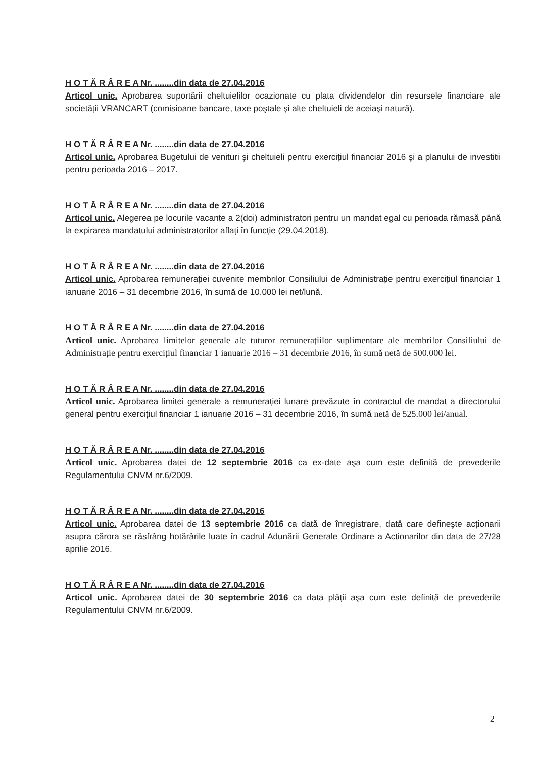H O T Ă R Â R E A Nr. ........din data de 27.04.2016
Articol unic. Aprobarea suportării cheltuielilor ocazionate cu plata dividendelor din resursele financiare ale societății VRANCART (comisioane bancare, taxe poştale şi alte cheltuieli de aceiaşi natură).
H O T Ă R Â R E A Nr. ........din data de 27.04.2016
Articol unic. Aprobarea Bugetului de venituri şi cheltuieli pentru exercițiul financiar 2016 şi a planului de investitii pentru perioada 2016 – 2017.
H O T Ă R Â R E A Nr. ........din data de 27.04.2016
Articol unic. Alegerea pe locurile vacante a 2(doi) administratori pentru un mandat egal cu perioada rămasă până la expirarea mandatului administratorilor aflați în funcție (29.04.2018).
H O T Ă R Â R E A Nr. ........din data de 27.04.2016
Articol unic. Aprobarea remunerației cuvenite membrilor Consiliului de Administrație pentru exercițiul financiar 1 ianuarie 2016 – 31 decembrie 2016, în sumă de 10.000 lei net/lună.
H O T Ă R Â R E A Nr. ........din data de 27.04.2016
Articol unic. Aprobarea limitelor generale ale tuturor remunerațiilor suplimentare ale membrilor Consiliului de Administrație pentru exercițiul financiar 1 ianuarie 2016 – 31 decembrie 2016, în sumă netă de 500.000 lei.
H O T Ă R Â R E A Nr. ........din data de 27.04.2016
Articol unic. Aprobarea limitei generale a remunerației lunare prevăzute în contractul de mandat a directorului general pentru exercițiul financiar 1 ianuarie 2016 – 31 decembrie 2016, în sumă netă de 525.000 lei/anual.
H O T Ă R Â R E A Nr. ........din data de 27.04.2016
Articol unic. Aprobarea datei de 12 septembrie 2016 ca ex-date aşa cum este definită de prevederile Regulamentului CNVM nr.6/2009.
H O T Ă R Â R E A Nr. ........din data de 27.04.2016
Articol unic. Aprobarea datei de 13 septembrie 2016 ca dată de înregistrare, dată care defineşte acționarii asupra cărora se răsfrâng hotărârile luate în cadrul Adunării Generale Ordinare a Acționarilor din data de 27/28 aprilie 2016.
H O T Ă R Â R E A Nr. ........din data de 27.04.2016
Articol unic. Aprobarea datei de 30 septembrie 2016 ca data plății aşa cum este definită de prevederile Regulamentului CNVM nr.6/2009.
2